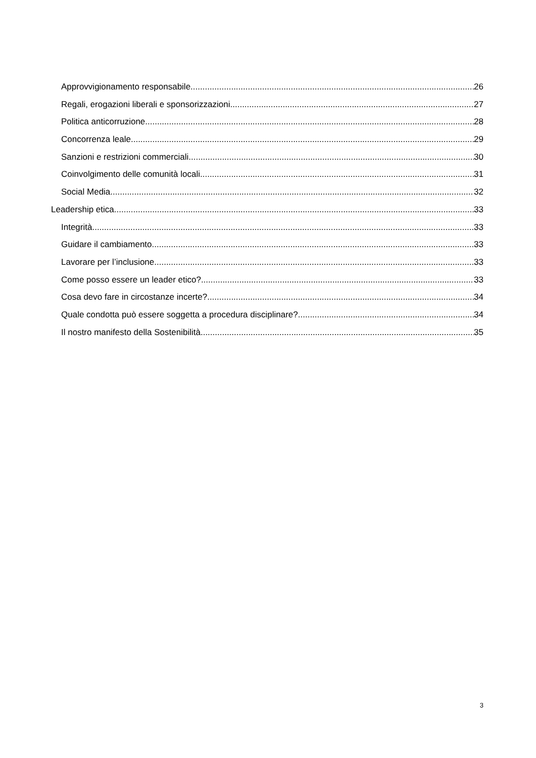Approvvigionamento responsabile 26
Regali, erogazioni liberali e sponsorizzazioni 27
Politica anticorruzione 28
Concorrenza leale 29
Sanzioni e restrizioni commerciali 30
Coinvolgimento delle comunità locali 31
Social Media 32
Leadership etica 33
Integrità 33
Guidare il cambiamento 33
Lavorare per l’inclusione 33
Come posso essere un leader etico? 33
Cosa devo fare in circostanze incerte? 34
Quale condotta può essere soggetta a procedura disciplinare? 34
Il nostro manifesto della Sostenibilità 35
3